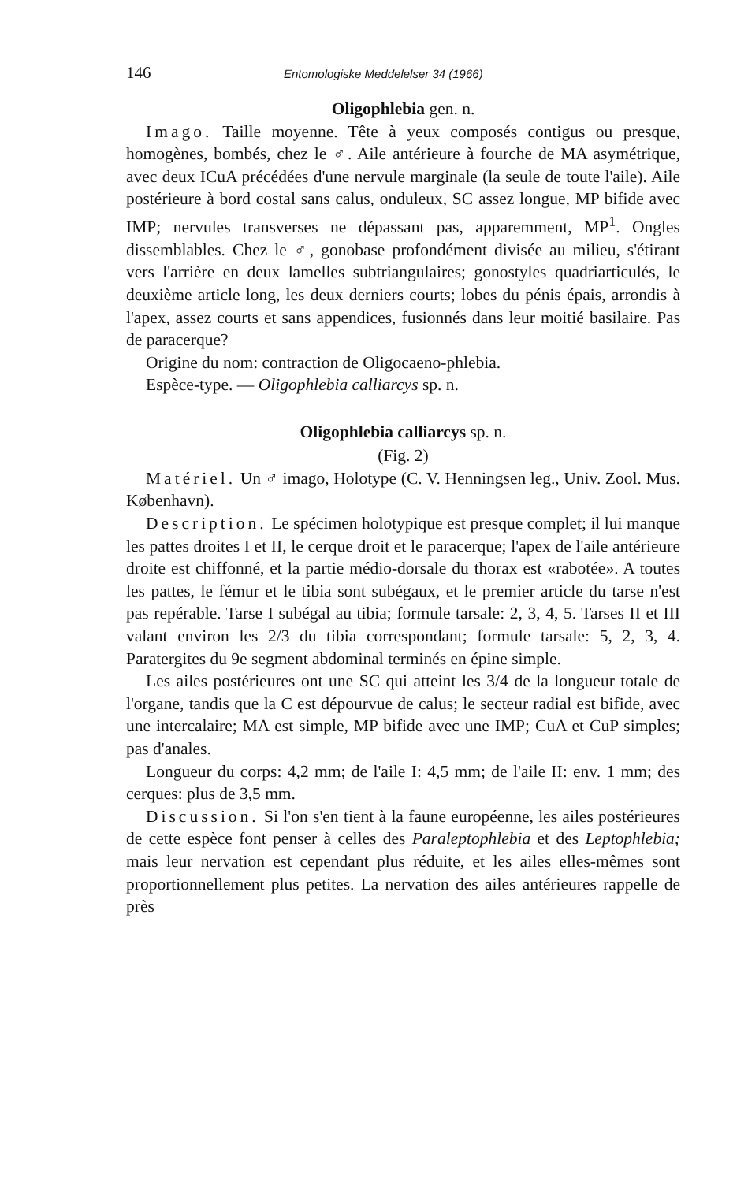146 Entomologiske Meddelelser 34 (1966)
Oligophlebia gen. n.
Imago. Taille moyenne. Tête à yeux composés contigus ou presque, homogènes, bombés, chez le ♂. Aile antérieure à fourche de MA asymétrique, avec deux ICuA précédées d'une nervule marginale (la seule de toute l'aile). Aile postérieure à bord costal sans calus, onduleux, SC assez longue, MP bifide avec IMP; nervules transverses ne dépassant pas, apparemment, MP<sup>1</sup>. Ongles dissemblables. Chez le ♂, gonobase profondément divisée au milieu, s'étirant vers l'arrière en deux lamelles subtriangulaires; gonostyles quadriarticulés, le deuxième article long, les deux derniers courts; lobes du pénis épais, arrondis à l'apex, assez courts et sans appendices, fusionnés dans leur moitié basilaire. Pas de paracerque?
Origine du nom: contraction de Oligocaeno-phlebia.
Espèce-type. — Oligophlebia calliarcys sp. n.
Oligophlebia calliarcys sp. n.
(Fig. 2)
Matériel. Un ♂ imago, Holotype (C. V. Henningsen leg., Univ. Zool. Mus. København).
Description. Le spécimen holotypique est presque complet; il lui manque les pattes droites I et II, le cerque droit et le paracerque; l'apex de l'aile antérieure droite est chiffonné, et la partie médio-dorsale du thorax est «rabotée». A toutes les pattes, le fémur et le tibia sont subégaux, et le premier article du tarse n'est pas repérable. Tarse I subégal au tibia; formule tarsale: 2, 3, 4, 5. Tarses II et III valant environ les 2/3 du tibia correspondant; formule tarsale: 5, 2, 3, 4. Paratergites du 9e segment abdominal terminés en épine simple.
Les ailes postérieures ont une SC qui atteint les 3/4 de la longueur totale de l'organe, tandis que la C est dépourvue de calus; le secteur radial est bifide, avec une intercalaire; MA est simple, MP bifide avec une IMP; CuA et CuP simples; pas d'anales.
Longueur du corps: 4,2 mm; de l'aile I: 4,5 mm; de l'aile II: env. 1 mm; des cerques: plus de 3,5 mm.
Discussion. Si l'on s'en tient à la faune européenne, les ailes postérieures de cette espèce font penser à celles des Paraleptophlebia et des Leptophlebia; mais leur nervation est cependant plus réduite, et les ailes elles-mêmes sont proportionnellement plus petites. La nervation des ailes antérieures rappelle de près